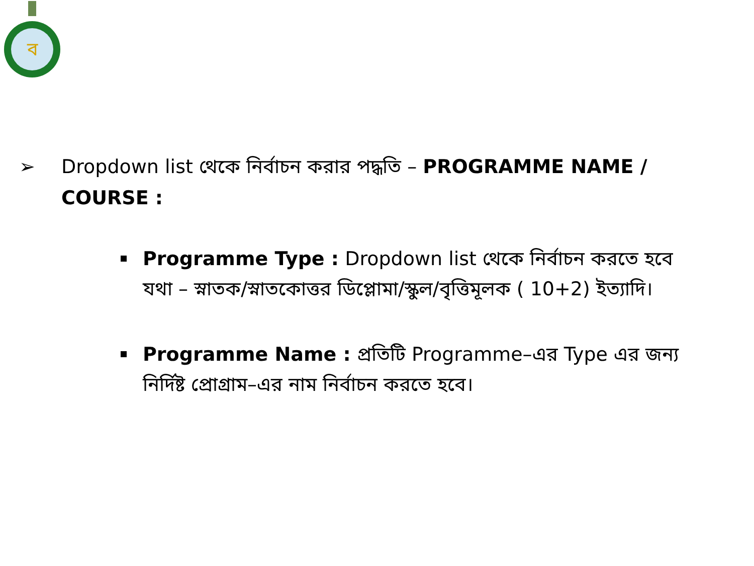ব
➢ Dropdown list থেকে নির্বাচন করার পদ্ধতি – PROGRAMME NAME / COURSE :
Programme Type : Dropdown list থেকে নির্বাচন করতে হবে যথা – স্নাতক/স্নাতকোত্তর ডিপ্লোমা/স্কুল/বৃত্তিমূলক ( 10+2) ইত্যাদি।
Programme Name : প্রতিটি Programme–এর Type এর জন্য নির্দিষ্ট প্রোগ্রাম–এর নাম নির্বাচন করতে হবে।